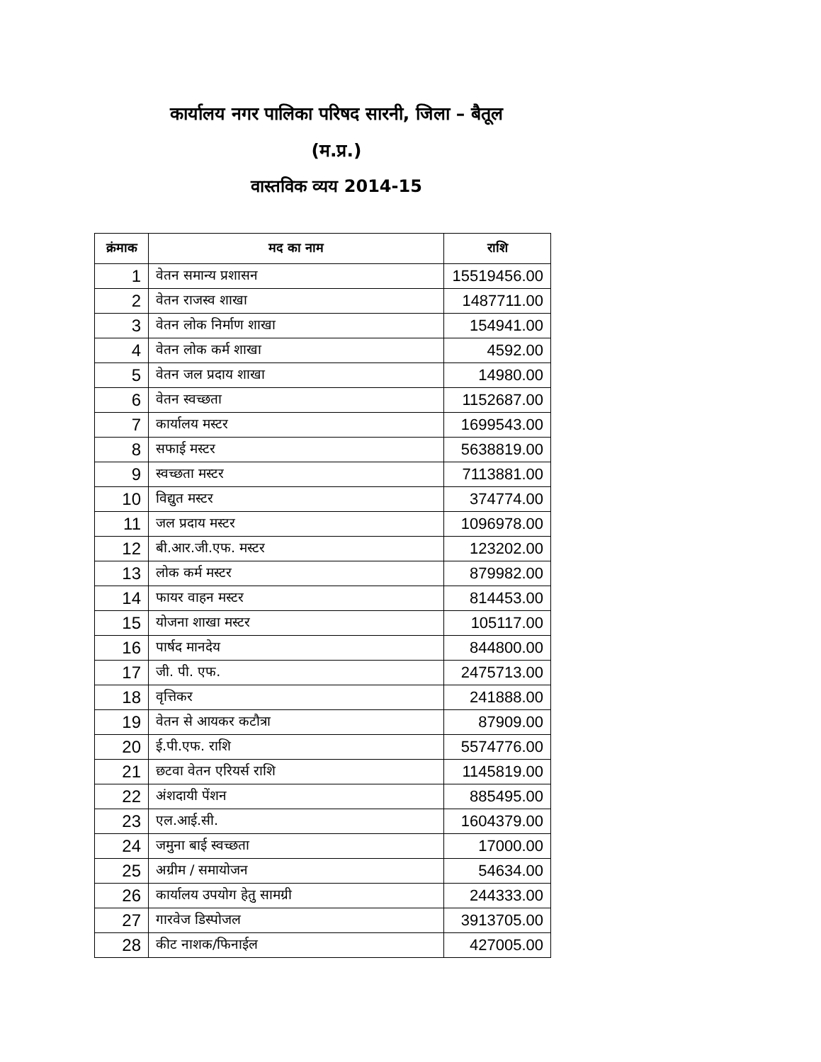कार्यालय नगर पालिका परिषद सारनी, जिला – बैतूल
(म.प्र.)
वास्तविक व्यय 2014-15
| क्रंमाक | मद का नाम | राशि |
| --- | --- | --- |
| 1 | वेतन समान्य प्रशासन | 15519456.00 |
| 2 | वेतन राजस्व शाखा | 1487711.00 |
| 3 | वेतन लोक निर्माण शाखा | 154941.00 |
| 4 | वेतन लोक कर्म शाखा | 4592.00 |
| 5 | वेतन जल प्रदाय शाखा | 14980.00 |
| 6 | वेतन स्वच्छता | 1152687.00 |
| 7 | कार्यालय मस्टर | 1699543.00 |
| 8 | सफाई मस्टर | 5638819.00 |
| 9 | स्वच्छता मस्टर | 7113881.00 |
| 10 | विद्युत मस्टर | 374774.00 |
| 11 | जल प्रदाय मस्टर | 1096978.00 |
| 12 | बी.आर.जी.एफ. मस्टर | 123202.00 |
| 13 | लोक कर्म मस्टर | 879982.00 |
| 14 | फायर वाहन मस्टर | 814453.00 |
| 15 | योजना शाखा मस्टर | 105117.00 |
| 16 | पार्षद मानदेय | 844800.00 |
| 17 | जी. पी. एफ. | 2475713.00 |
| 18 | वृत्तिकर | 241888.00 |
| 19 | वेतन से आयकर कटौत्रा | 87909.00 |
| 20 | ई.पी.एफ. राशि | 5574776.00 |
| 21 | छटवा वेतन एरियर्स राशि | 1145819.00 |
| 22 | अंशदायी पेंशन | 885495.00 |
| 23 | एल.आई.सी. | 1604379.00 |
| 24 | जमुना बाई स्वच्छता | 17000.00 |
| 25 | अग्रीम / समायोजन | 54634.00 |
| 26 | कार्यालय उपयोग हेतु सामग्री | 244333.00 |
| 27 | गारवेज डिस्पोजल | 3913705.00 |
| 28 | कीट नाशक/फिनाईल | 427005.00 |